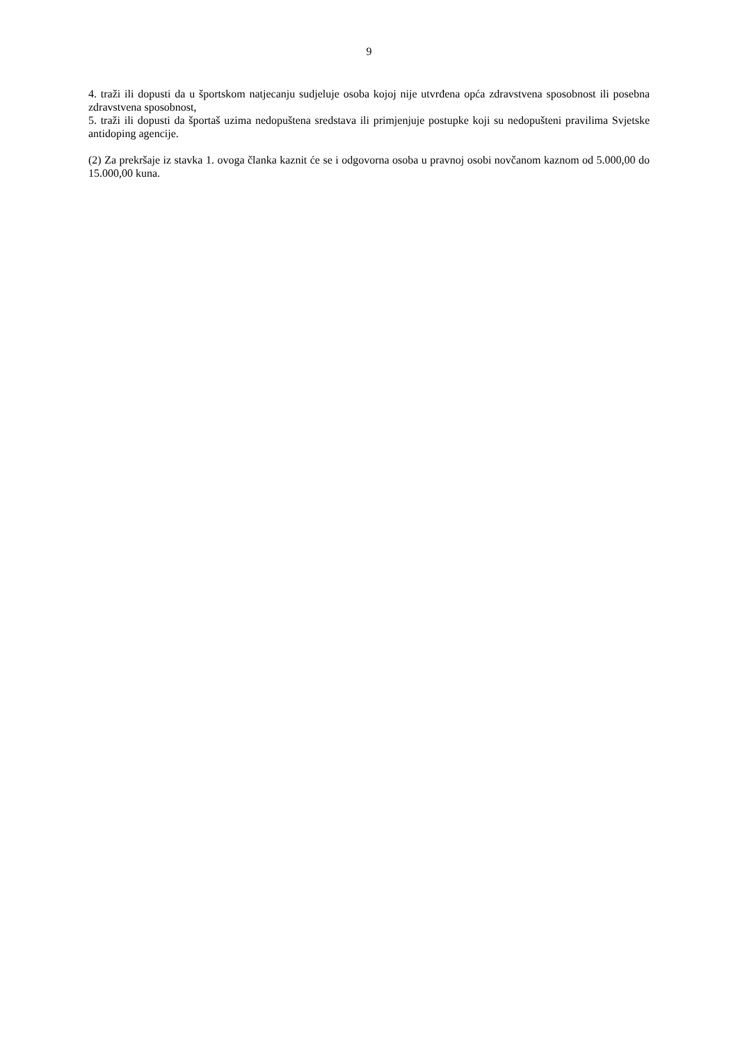9
4. traži ili dopusti da u športskom natjecanju sudjeluje osoba kojoj nije utvrđena opća zdravstvena sposobnost ili posebna zdravstvena sposobnost,
5. traži ili dopusti da športaš uzima nedopuštena sredstava ili primjenjuje postupke koji su nedopušteni pravilima Svjetske antidoping agencije.
(2) Za prekršaje iz stavka 1. ovoga članka kaznit će se i odgovorna osoba u pravnoj osobi novčanom kaznom od 5.000,00 do 15.000,00 kuna.